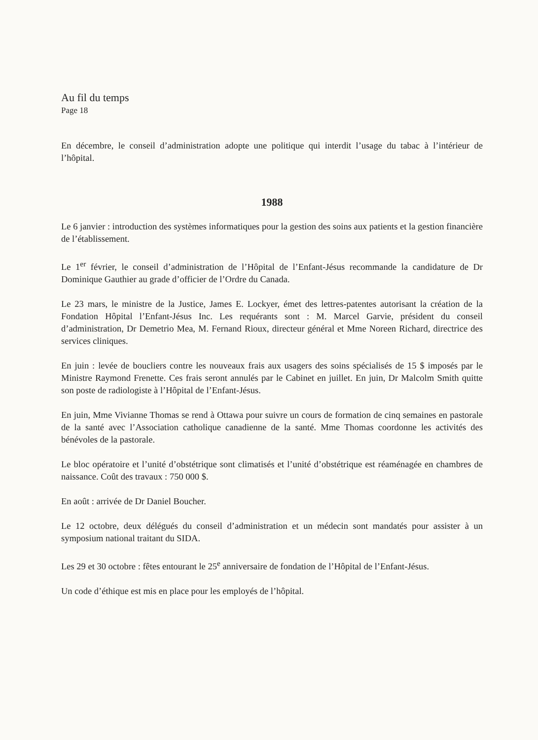Au fil du temps
Page 18
En décembre, le conseil d’administration adopte une politique qui interdit l’usage du tabac à l’intérieur de l’hôpital.
1988
Le 6 janvier : introduction des systèmes informatiques pour la gestion des soins aux patients et la gestion financière de l’établissement.
Le 1<sup>er</sup> février, le conseil d’administration de l’Hôpital de l’Enfant-Jésus recommande la candidature de Dr Dominique Gauthier au grade d’officier de l’Ordre du Canada.
Le 23 mars, le ministre de la Justice, James E. Lockyer, émet des lettres-patentes autorisant la création de la Fondation Hôpital l’Enfant-Jésus Inc. Les requérants sont : M. Marcel Garvie, président du conseil d’administration, Dr Demetrio Mea, M. Fernand Rioux, directeur général et Mme Noreen Richard, directrice des services cliniques.
En juin : levée de boucliers contre les nouveaux frais aux usagers des soins spécialisés de 15 $ imposés par le Ministre Raymond Frenette. Ces frais seront annulés par le Cabinet en juillet. En juin, Dr Malcolm Smith quitte son poste de radiologiste à l’Hôpital de l’Enfant-Jésus.
En juin, Mme Vivianne Thomas se rend à Ottawa pour suivre un cours de formation de cinq semaines en pastorale de la santé avec l’Association catholique canadienne de la santé. Mme Thomas coordonne les activités des bénévoles de la pastorale.
Le bloc opératoire et l’unité d’obstétrique sont climatisés et l’unité d’obstétrique est réaménagée en chambres de naissance. Coût des travaux : 750 000 $.
En août : arrivée de Dr Daniel Boucher.
Le 12 octobre, deux délégués du conseil d’administration et un médecin sont mandatés pour assister à un symposium national traitant du SIDA.
Les 29 et 30 octobre : fêtes entourant le 25<sup>e</sup> anniversaire de fondation de l’Hôpital de l’Enfant-Jésus.
Un code d’éthique est mis en place pour les employés de l’hôpital.